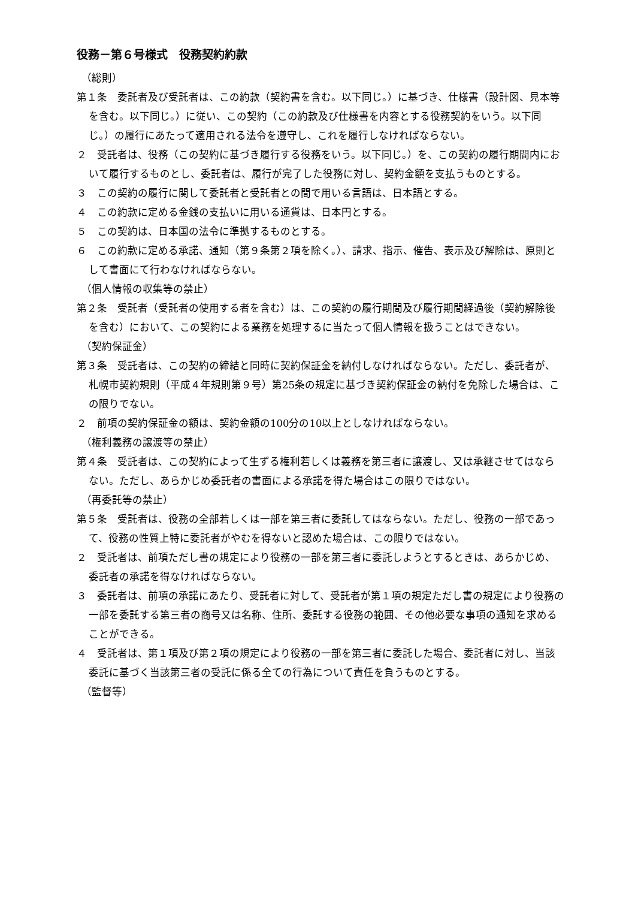役務－第６号様式　役務契約約款
（総則）
第１条　委託者及び受託者は、この約款（契約書を含む。以下同じ。）に基づき、仕様書（設計図、見本等を含む。以下同じ。）に従い、この契約（この約款及び仕様書を内容とする役務契約をいう。以下同じ。）の履行にあたって適用される法令を遵守し、これを履行しなければならない。
２　受託者は、役務（この契約に基づき履行する役務をいう。以下同じ。）を、この契約の履行期間内において履行するものとし、委託者は、履行が完了した役務に対し、契約金額を支払うものとする。
３　この契約の履行に関して委託者と受託者との間で用いる言語は、日本語とする。
４　この約款に定める金銭の支払いに用いる通貨は、日本円とする。
５　この契約は、日本国の法令に準拠するものとする。
６　この約款に定める承諾、通知（第９条第２項を除く。）、請求、指示、催告、表示及び解除は、原則として書面にて行わなければならない。
（個人情報の収集等の禁止）
第２条　受託者（受託者の使用する者を含む）は、この契約の履行期間及び履行期間経過後（契約解除後を含む）において、この契約による業務を処理するに当たって個人情報を扱うことはできない。
（契約保証金）
第３条　受託者は、この契約の締結と同時に契約保証金を納付しなければならない。ただし、委託者が、札幌市契約規則（平成４年規則第９号）第25条の規定に基づき契約保証金の納付を免除した場合は、この限りでない。
２　前項の契約保証金の額は、契約金額の100分の10以上としなければならない。
（権利義務の譲渡等の禁止）
第４条　受託者は、この契約によって生ずる権利若しくは義務を第三者に譲渡し、又は承継させてはならない。ただし、あらかじめ委託者の書面による承諾を得た場合はこの限りではない。
（再委託等の禁止）
第５条　受託者は、役務の全部若しくは一部を第三者に委託してはならない。ただし、役務の一部であって、役務の性質上特に委託者がやむを得ないと認めた場合は、この限りではない。
２　受託者は、前項ただし書の規定により役務の一部を第三者に委託しようとするときは、あらかじめ、委託者の承諾を得なければならない。
３　委託者は、前項の承諾にあたり、受託者に対して、受託者が第１項の規定ただし書の規定により役務の一部を委託する第三者の商号又は名称、住所、委託する役務の範囲、その他必要な事項の通知を求めることができる。
４　受託者は、第１項及び第２項の規定により役務の一部を第三者に委託した場合、委託者に対し、当該委託に基づく当該第三者の受託に係る全ての行為について責任を負うものとする。
（監督等）